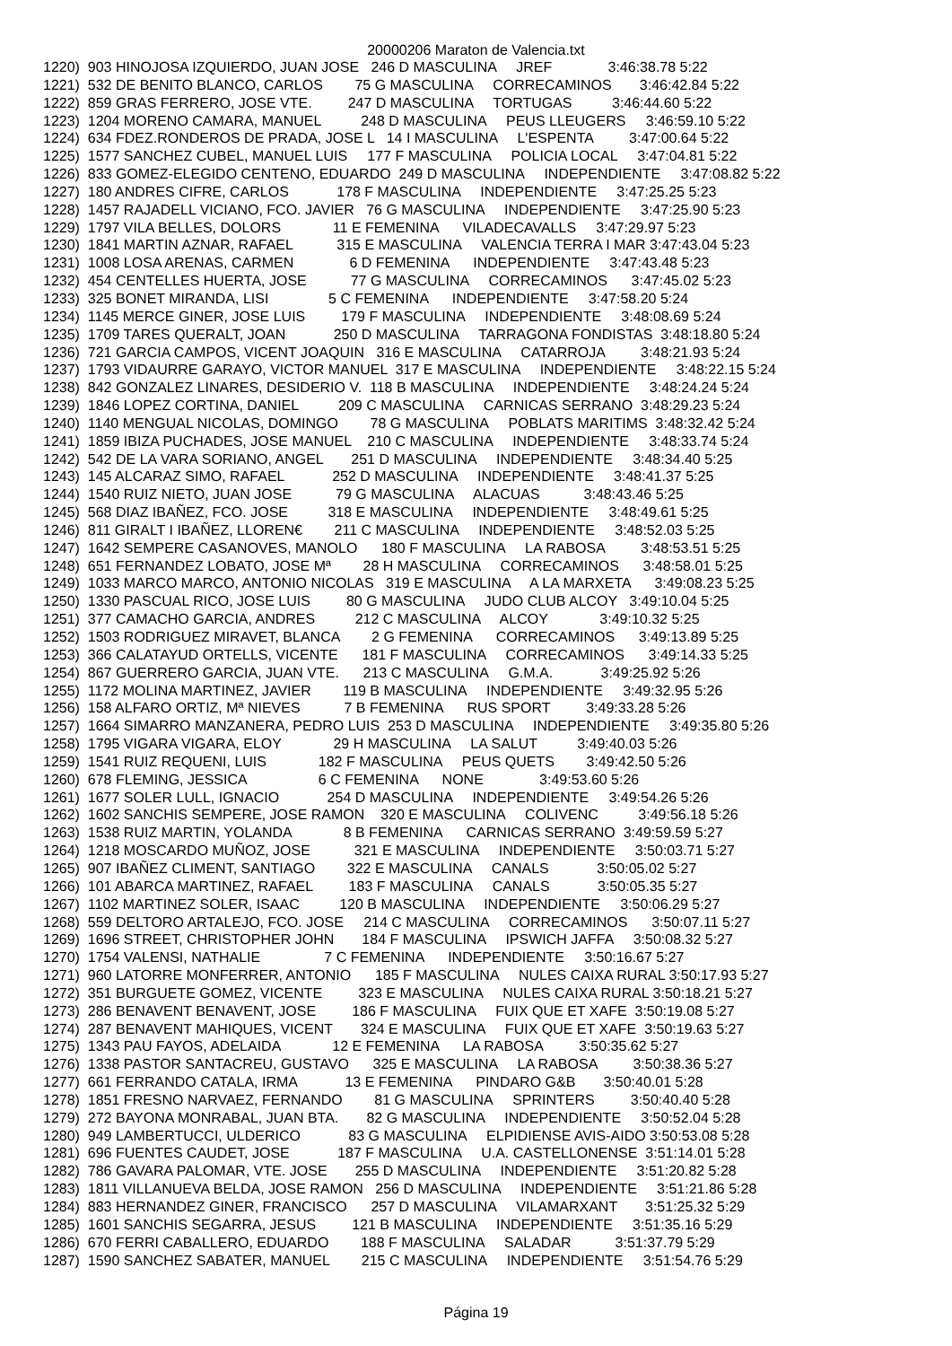20000206 Maraton de Valencia.txt
1220)  903 HINOJOSA IZQUIERDO, JUAN JOSE   246 D MASCULINA     JREF              3:46:38.78 5:22
1221)  532 DE BENITO BLANCO, CARLOS        75 G MASCULINA     CORRECAMINOS       3:46:42.84 5:22
1222)  859 GRAS FERRERO, JOSE VTE.         247 D MASCULINA     TORTUGAS          3:46:44.60 5:22
1223)  1204 MORENO CAMARA, MANUEL          248 D MASCULINA     PEUS LLEUGERS     3:46:59.10 5:22
1224)  634 FDEZ.RONDEROS DE PRADA, JOSE L   14 I MASCULINA     L'ESPENTA         3:47:00.64 5:22
1225)  1577 SANCHEZ CUBEL, MANUEL LUIS     177 F MASCULINA     POLICIA LOCAL     3:47:04.81 5:22
1226)  833 GOMEZ-ELEGIDO CENTENO, EDUARDO  249 D MASCULINA     INDEPENDIENTE     3:47:08.82 5:22
1227)  180 ANDRES CIFRE, CARLOS            178 F MASCULINA     INDEPENDIENTE     3:47:25.25 5:23
1228)  1457 RAJADELL VICIANO, FCO. JAVIER   76 G MASCULINA     INDEPENDIENTE     3:47:25.90 5:23
1229)  1797 VILA BELLES, DOLORS             11 E FEMENINA      VILADECAVALLS     3:47:29.97 5:23
1230)  1841 MARTIN AZNAR, RAFAEL           315 E MASCULINA     VALENCIA TERRA I MAR 3:47:43.04 5:23
1231)  1008 LOSA ARENAS, CARMEN              6 D FEMENINA      INDEPENDIENTE     3:47:43.48 5:23
1232)  454 CENTELLES HUERTA, JOSE           77 G MASCULINA     CORRECAMINOS      3:47:45.02 5:23
1233)  325 BONET MIRANDA, LISI               5 C FEMENINA      INDEPENDIENTE     3:47:58.20 5:24
1234)  1145 MERCE GINER, JOSE LUIS         179 F MASCULINA     INDEPENDIENTE     3:48:08.69 5:24
1235)  1709 TARES QUERALT, JOAN            250 D MASCULINA     TARRAGONA FONDISTAS  3:48:18.80 5:24
1236)  721 GARCIA CAMPOS, VICENT JOAQUIN   316 E MASCULINA     CATARROJA         3:48:21.93 5:24
1237)  1793 VIDAURRE GARAYO, VICTOR MANUEL  317 E MASCULINA     INDEPENDIENTE     3:48:22.15 5:24
1238)  842 GONZALEZ LINARES, DESIDERIO V.  118 B MASCULINA     INDEPENDIENTE     3:48:24.24 5:24
1239)  1846 LOPEZ CORTINA, DANIEL          209 C MASCULINA     CARNICAS SERRANO  3:48:29.23 5:24
1240)  1140 MENGUAL NICOLAS, DOMINGO        78 G MASCULINA     POBLATS MARITIMS  3:48:32.42 5:24
1241)  1859 IBIZA PUCHADES, JOSE MANUEL    210 C MASCULINA     INDEPENDIENTE     3:48:33.74 5:24
1242)  542 DE LA VARA SORIANO, ANGEL       251 D MASCULINA     INDEPENDIENTE     3:48:34.40 5:25
1243)  145 ALCARAZ SIMO, RAFAEL            252 D MASCULINA     INDEPENDIENTE     3:48:41.37 5:25
1244)  1540 RUIZ NIETO, JUAN JOSE           79 G MASCULINA     ALACUAS           3:48:43.46 5:25
1245)  568 DIAZ IBAÑEZ, FCO. JOSE          318 E MASCULINA     INDEPENDIENTE     3:48:49.61 5:25
1246)  811 GIRALT I IBAÑEZ, LLOREN€        211 C MASCULINA     INDEPENDIENTE     3:48:52.03 5:25
1247)  1642 SEMPERE CASANOVES, MANOLO      180 F MASCULINA     LA RABOSA         3:48:53.51 5:25
1248)  651 FERNANDEZ LOBATO, JOSE Mª        28 H MASCULINA     CORRECAMINOS      3:48:58.01 5:25
1249)  1033 MARCO MARCO, ANTONIO NICOLAS   319 E MASCULINA     A LA MARXETA      3:49:08.23 5:25
1250)  1330 PASCUAL RICO, JOSE LUIS         80 G MASCULINA     JUDO CLUB ALCOY   3:49:10.04 5:25
1251)  377 CAMACHO GARCIA, ANDRES          212 C MASCULINA     ALCOY             3:49:10.32 5:25
1252)  1503 RODRIGUEZ MIRAVET, BLANCA        2 G FEMENINA      CORRECAMINOS      3:49:13.89 5:25
1253)  366 CALATAYUD ORTELLS, VICENTE      181 F MASCULINA     CORRECAMINOS      3:49:14.33 5:25
1254)  867 GUERRERO GARCIA, JUAN VTE.      213 C MASCULINA     G.M.A.            3:49:25.92 5:26
1255)  1172 MOLINA MARTINEZ, JAVIER        119 B MASCULINA     INDEPENDIENTE     3:49:32.95 5:26
1256)  158 ALFARO ORTIZ, Mª NIEVES           7 B FEMENINA      RUS SPORT         3:49:33.28 5:26
1257)  1664 SIMARRO MANZANERA, PEDRO LUIS  253 D MASCULINA     INDEPENDIENTE     3:49:35.80 5:26
1258)  1795 VIGARA VIGARA, ELOY             29 H MASCULINA     LA SALUT          3:49:40.03 5:26
1259)  1541 RUIZ REQUENI, LUIS             182 F MASCULINA     PEUS QUETS        3:49:42.50 5:26
1260)  678 FLEMING, JESSICA                  6 C FEMENINA      NONE              3:49:53.60 5:26
1261)  1677 SOLER LULL, IGNACIO            254 D MASCULINA     INDEPENDIENTE     3:49:54.26 5:26
1262)  1602 SANCHIS SEMPERE, JOSE RAMON    320 E MASCULINA     COLIVENC          3:49:56.18 5:26
1263)  1538 RUIZ MARTIN, YOLANDA             8 B FEMENINA      CARNICAS SERRANO  3:49:59.59 5:27
1264)  1218 MOSCARDO MUÑOZ, JOSE           321 E MASCULINA     INDEPENDIENTE     3:50:03.71 5:27
1265)  907 IBAÑEZ CLIMENT, SANTIAGO        322 E MASCULINA     CANALS            3:50:05.02 5:27
1266)  101 ABARCA MARTINEZ, RAFAEL         183 F MASCULINA     CANALS            3:50:05.35 5:27
1267)  1102 MARTINEZ SOLER, ISAAC          120 B MASCULINA     INDEPENDIENTE     3:50:06.29 5:27
1268)  559 DELTORO ARTALEJO, FCO. JOSE     214 C MASCULINA     CORRECAMINOS      3:50:07.11 5:27
1269)  1696 STREET, CHRISTOPHER JOHN       184 F MASCULINA     IPSWICH JAFFA     3:50:08.32 5:27
1270)  1754 VALENSI, NATHALIE                7 C FEMENINA      INDEPENDIENTE     3:50:16.67 5:27
1271)  960 LATORRE MONFERRER, ANTONIO      185 F MASCULINA     NULES CAIXA RURAL 3:50:17.93 5:27
1272)  351 BURGUETE GOMEZ, VICENTE         323 E MASCULINA     NULES CAIXA RURAL 3:50:18.21 5:27
1273)  286 BENAVENT BENAVENT, JOSE         186 F MASCULINA     FUIX QUE ET XAFE  3:50:19.08 5:27
1274)  287 BENAVENT MAHIQUES, VICENT       324 E MASCULINA     FUIX QUE ET XAFE  3:50:19.63 5:27
1275)  1343 PAU FAYOS, ADELAIDA             12 E FEMENINA      LA RABOSA         3:50:35.62 5:27
1276)  1338 PASTOR SANTACREU, GUSTAVO      325 E MASCULINA     LA RABOSA         3:50:38.36 5:27
1277)  661 FERRANDO CATALA, IRMA            13 E FEMENINA      PINDARO G&B       3:50:40.01 5:28
1278)  1851 FRESNO NARVAEZ, FERNANDO        81 G MASCULINA     SPRINTERS         3:50:40.40 5:28
1279)  272 BAYONA MONRABAL, JUAN BTA.       82 G MASCULINA     INDEPENDIENTE     3:50:52.04 5:28
1280)  949 LAMBERTUCCI, ULDERICO            83 G MASCULINA     ELPIDIENSE AVIS-AIDO 3:50:53.08 5:28
1281)  696 FUENTES CAUDET, JOSE            187 F MASCULINA     U.A. CASTELLONENSE  3:51:14.01 5:28
1282)  786 GAVARA PALOMAR, VTE. JOSE       255 D MASCULINA     INDEPENDIENTE     3:51:20.82 5:28
1283)  1811 VILLANUEVA BELDA, JOSE RAMON   256 D MASCULINA     INDEPENDIENTE     3:51:21.86 5:28
1284)  883 HERNANDEZ GINER, FRANCISCO      257 D MASCULINA     VILAMARXANT       3:51:25.32 5:29
1285)  1601 SANCHIS SEGARRA, JESUS         121 B MASCULINA     INDEPENDIENTE     3:51:35.16 5:29
1286)  670 FERRI CABALLERO, EDUARDO        188 F MASCULINA     SALADAR           3:51:37.79 5:29
1287)  1590 SANCHEZ SABATER, MANUEL        215 C MASCULINA     INDEPENDIENTE     3:51:54.76 5:29
Página 19